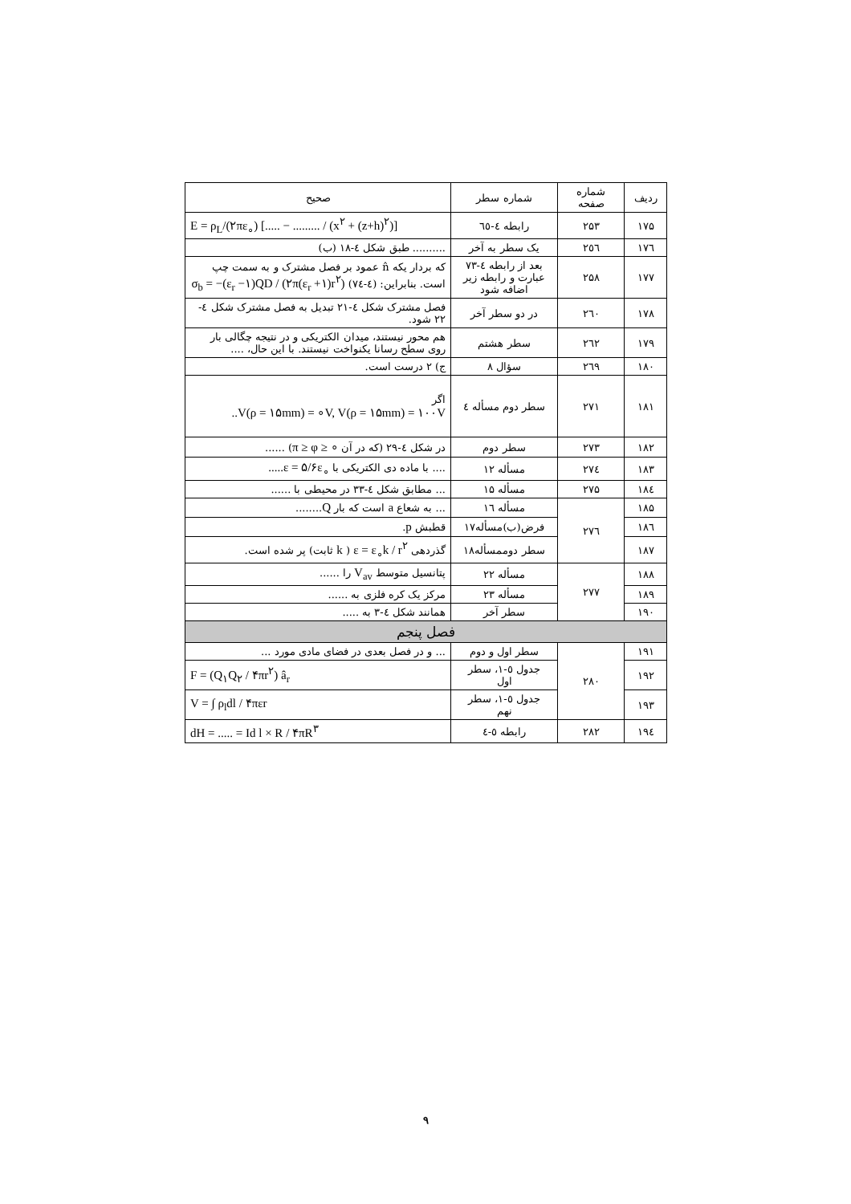| ردیف | شماره صفحه | شماره سطر | صحیح |
| --- | --- | --- | --- |
| ۱۷۵ | ۲۵۳ | رابطه ٤-٦٥ | E = ρ<sub>L</sub>/(۲πε<sub>∘</sub>) [..... − ......... / (x<sup>۲</sup> + (z+h)<sup>۲</sup>)] |
| ۱۷٦ | ۲٥٦ | یک سطر به آخر | .......... طبق شکل ٤-١٨ (ب) |
| ۱۷۷ | ۲۵۸ | بعد از رابطه ٤-٧٣ عبارت و رابطه زیر اضافه شود | که بردار یکه n̂ عمود بر فصل مشترک و به سمت چپ است. بنابراین: (٤-٧٤) σ<sub>b</sub> = −(ε<sub>r</sub> −۱)QD / (۲π(ε<sub>r</sub> +۱)r<sup>۲</sup>) |
| ۱۷۸ | ۲٦۰ | در دو سطر آخر | فصل مشترک شکل ٤-٢١ تبدیل به فصل مشترک شکل ٤- ٢٢ شود. |
| ۱۷۹ | ۲٦۲ | سطر هشتم | هم محور نیستند، میدان الکتریکی و در نتیجه چگالی بار روی سطح رسانا یکنواخت نیستند. با این حال، .... |
| ۱۸۰ | ۲٦۹ | سؤال ۸ | ج) ۲ درست است. |
| ۱۸۱ | ۲۷۱ | سطر دوم مسأله ٤ | اگر ..V(ρ = ۱۵mm) = ∘V, V(ρ = ۱۵mm) = ۱۰۰V |
| ۱۸۲ | ۲۷۳ | سطر دوم | در شکل ٤-٢٩ (که در آن π ≥ φ ≥ ∘ ) ...... |
| ۱۸۳ | ۲۷٤ | مسأله ۱۲ | .... با ماده دی الکتریکی با .....ε = ۵/۶ε<sub>∘</sub> |
| ۱۸٤ | ۲۷۵ | مسأله ۱۵ | ... مطابق شکل ٤-٣٣ در محیطی با ...... |
| ۱۸۵ | ۲۷٦ | مسأله ۱٦ | ... به شعاع a است که بار Q ........ |
| ۱۸٦ | | فرض(ب)مسأله۱۷ | قطبش p . |
| ۱۸۷ | | سطر دوممسأله۱۸ | گذردهی ε = ε<sub>∘</sub>k / r<sup>۲</sup> ( k ثابت) پر شده است. |
| ۱۸۸ | ۲۷۷ | مسأله ۲۲ | پتانسیل متوسط V<sub>av</sub> را ...... |
| ۱۸۹ | | مسأله ۲۳ | مرکز یک کره فلزی به ...... |
| ۱۹۰ | | سطر آخر | همانند شکل ٤-٣ به ..... |
| فصل پنجم | | | |
| ۱۹۱ | ۲۸۰ | سطر اول و دوم | ... و در فصل بعدی در فضای مادی مورد ... |
| ۱۹۲ | | جدول ٥-١، سطر اول | F = (Q<sub>۱</sub>Q<sub>۲</sub> / ۴πr<sup>۲</sup>) â<sub>r</sub> |
| ۱۹۳ | | جدول ٥-١، سطر نهم | V = ∫ ρ<sub>l</sub>dl / ۴πεr |
| ۱۹٤ | ۲۸۲ | رابطه ٥-٤ | dH = ..... = Id l × R / ۴πR<sup>۳</sup> |
۹